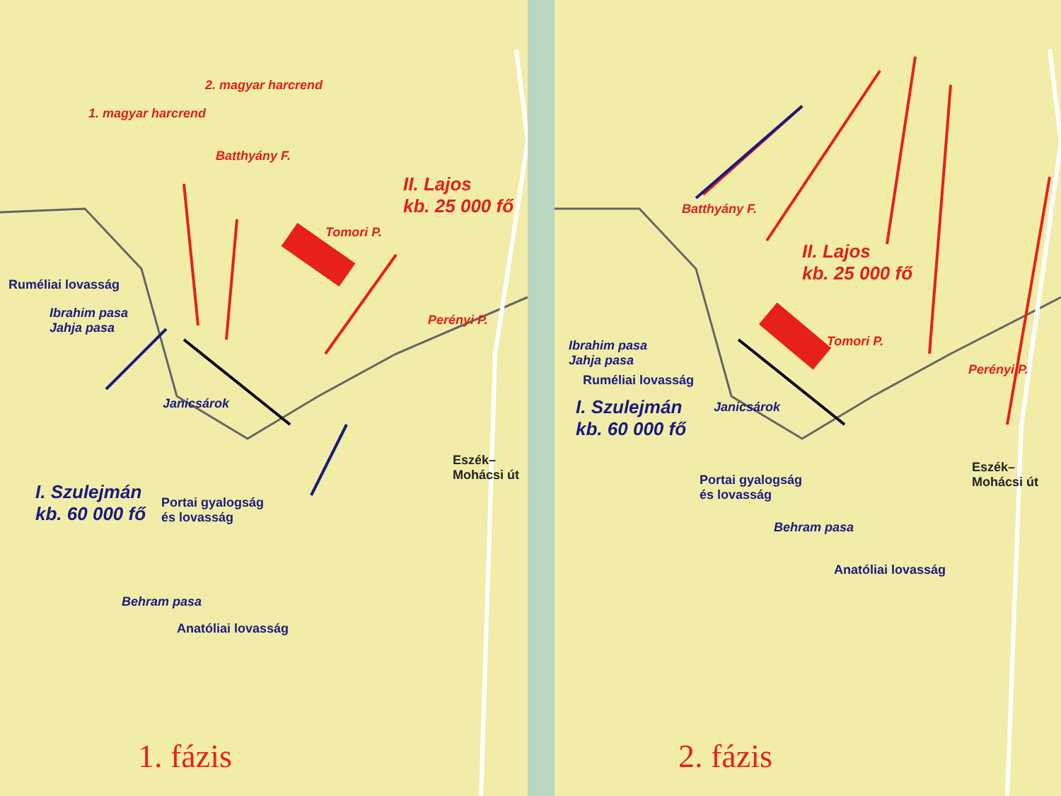1. magyar harcrend
2. magyar harcrend
Batthyány F.
II. Lajos
kb. 25 000 fő
Tomori P.
Perényi P.
Ruméliai lovasság
Ibrahim pasa
Jahja pasa
Janicsárok
I. Szulejmán
kb. 60 000 fő
Portai gyalogság
és lovasság
Behram pasa
Anatóliai lovasság
Eszék–Mohácsi út
1. fázis
Batthyány F.
II. Lajos
kb. 25 000 fő
Tomori P.
Perényi P.
Ibrahim pasa
Jahja pasa
Ruméliai lovasság
Janicsárok
I. Szulejmán
kb. 60 000 fő
Portai gyalogság
és lovasság
Behram pasa
Anatóliai lovasság
Eszék–Mohácsi út
2. fázis